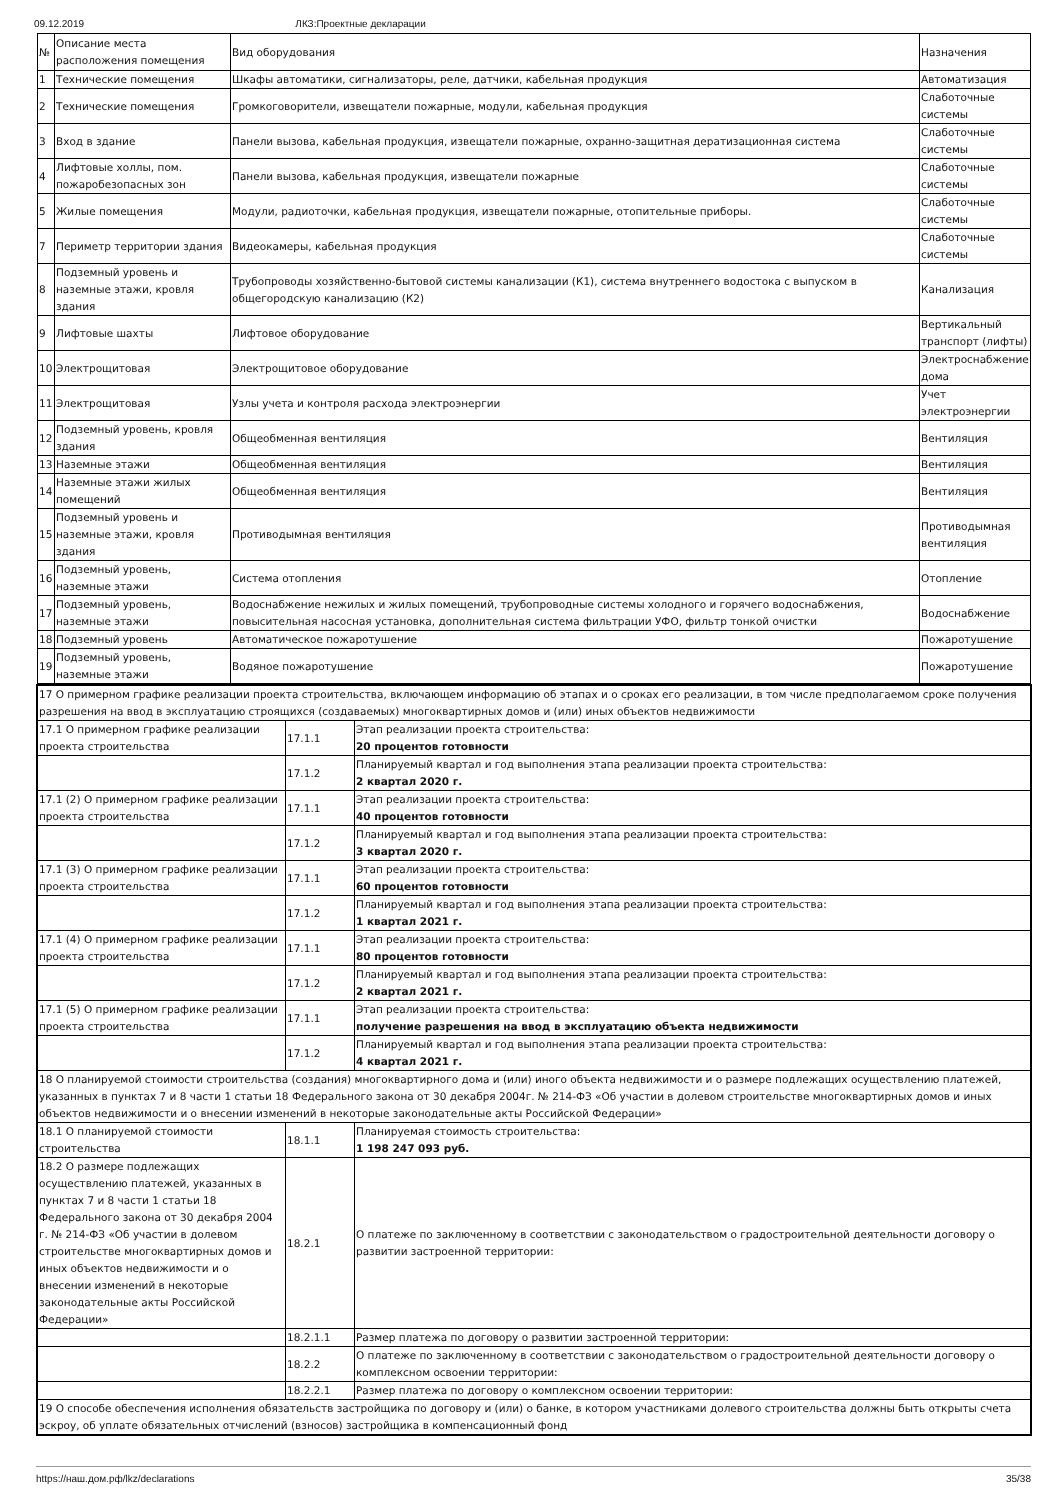09.12.2019 ЛКЗ:Проектные декларации
| № | Описание места расположения помещения | Вид оборудования | Назначения |
| --- | --- | --- | --- |
| 1 | Технические помещения | Шкафы автоматики, сигнализаторы, реле, датчики, кабельная продукция | Автоматизация |
| 2 | Технические помещения | Громкоговорители, извещатели пожарные, модули, кабельная продукция | Слаботочные системы |
| 3 | Вход в здание | Панели вызова, кабельная продукция, извещатели пожарные, охранно-защитная дератизационная система | Слаботочные системы |
| 4 | Лифтовые холлы, пом. пожаробезопасных зон | Панели вызова, кабельная продукция, извещатели пожарные | Слаботочные системы |
| 5 | Жилые помещения | Модули, радиоточки, кабельная продукция, извещатели пожарные, отопительные приборы. | Слаботочные системы |
| 7 | Периметр территории здания | Видеокамеры, кабельная продукция | Слаботочные системы |
| 8 | Подземный уровень и наземные этажи, кровля здания | Трубопроводы хозяйственно-бытовой системы канализации (К1), система внутреннего водостока с выпуском в общегородскую канализацию (К2) | Канализация |
| 9 | Лифтовые шахты | Лифтовое оборудование | Вертикальный транспорт (лифты) |
| 10 | Электрощитовая | Электрощитовое оборудование | Электроснабжение дома |
| 11 | Электрощитовая | Узлы учета и контроля расхода электроэнергии | Учет электроэнергии |
| 12 | Подземный уровень, кровля здания | Общеобменная вентиляция | Вентиляция |
| 13 | Наземные этажи | Общеобменная вентиляция | Вентиляция |
| 14 | Наземные этажи жилых помещений | Общеобменная вентиляция | Вентиляция |
| 15 | Подземный уровень и наземные этажи, кровля здания | Противодымная вентиляция | Противодымная вентиляция |
| 16 | Подземный уровень, наземные этажи | Система отопления | Отопление |
| 17 | Подземный уровень, наземные этажи | Водоснабжение нежилых и жилых помещений, трубопроводные системы холодного и горячего водоснабжения, повысительная насосная установка, дополнительная система фильтрации УФО, фильтр тонкой очистки | Водоснабжение |
| 18 | Подземный уровень | Автоматическое пожаротушение | Пожаротушение |
| 19 | Подземный уровень, наземные этажи | Водяное пожаротушение | Пожаротушение |
| 17 О примерном графике реализации проекта строительства, включающем информацию об этапах и о сроках его реализации, в том числе предполагаемом сроке получения разрешения на ввод в эксплуатацию строящихся (создаваемых) многоквартирных домов и (или) иных объектов недвижимости | | |
| 17.1 О примерном графике реализации проекта строительства | 17.1.1 | Этап реализации проекта строительства: 20 процентов готовности |
| | 17.1.2 | Планируемый квартал и год выполнения этапа реализации проекта строительства: 2 квартал 2020 г. |
| 17.1 (2) О примерном графике реализации проекта строительства | 17.1.1 | Этап реализации проекта строительства: 40 процентов готовности |
| | 17.1.2 | Планируемый квартал и год выполнения этапа реализации проекта строительства: 3 квартал 2020 г. |
| 17.1 (3) О примерном графике реализации проекта строительства | 17.1.1 | Этап реализации проекта строительства: 60 процентов готовности |
| | 17.1.2 | Планируемый квартал и год выполнения этапа реализации проекта строительства: 1 квартал 2021 г. |
| 17.1 (4) О примерном графике реализации проекта строительства | 17.1.1 | Этап реализации проекта строительства: 80 процентов готовности |
| | 17.1.2 | Планируемый квартал и год выполнения этапа реализации проекта строительства: 2 квартал 2021 г. |
| 17.1 (5) О примерном графике реализации проекта строительства | 17.1.1 | Этап реализации проекта строительства: получение разрешения на ввод в эксплуатацию объекта недвижимости |
| | 17.1.2 | Планируемый квартал и год выполнения этапа реализации проекта строительства: 4 квартал 2021 г. |
| 18 О планируемой стоимости строительства (создания) многоквартирного дома и (или) иного объекта недвижимости и о размере подлежащих осуществлению платежей, указанных в пунктах 7 и 8 части 1 статьи 18 Федерального закона от 30 декабря 2004г. № 214-ФЗ «Об участии в долевом строительстве многоквартирных домов и иных объектов недвижимости и о внесении изменений в некоторые законодательные акты Российской Федерации» | | |
| 18.1 О планируемой стоимости строительства | 18.1.1 | Планируемая стоимость строительства: 1 198 247 093 руб. |
| 18.2 О размере подлежащих осуществлению платежей, указанных в пунктах 7 и 8 части 1 статьи 18 Федерального закона от 30 декабря 2004 г. № 214-ФЗ «Об участии в долевом строительстве многоквартирных домов и иных объектов недвижимости и о внесении изменений в некоторые законодательные акты Российской Федерации» | 18.2.1 | О платеже по заключенному в соответствии с законодательством о градостроительной деятельности договору о развитии застроенной территории: |
| | 18.2.1.1 | Размер платежа по договору о развитии застроенной территории: |
| | 18.2.2 | О платеже по заключенному в соответствии с законодательством о градостроительной деятельности договору о комплексном освоении территории: |
| | 18.2.2.1 | Размер платежа по договору о комплексном освоении территории: |
| 19 О способе обеспечения исполнения обязательств застройщика по договору и (или) о банке, в котором участниками долевого строительства должны быть открыты счета эскроу, об уплате обязательных отчислений (взносов) застройщика в компенсационный фонд | | |
https://наш.дом.рф/lkz/declarations 35/38